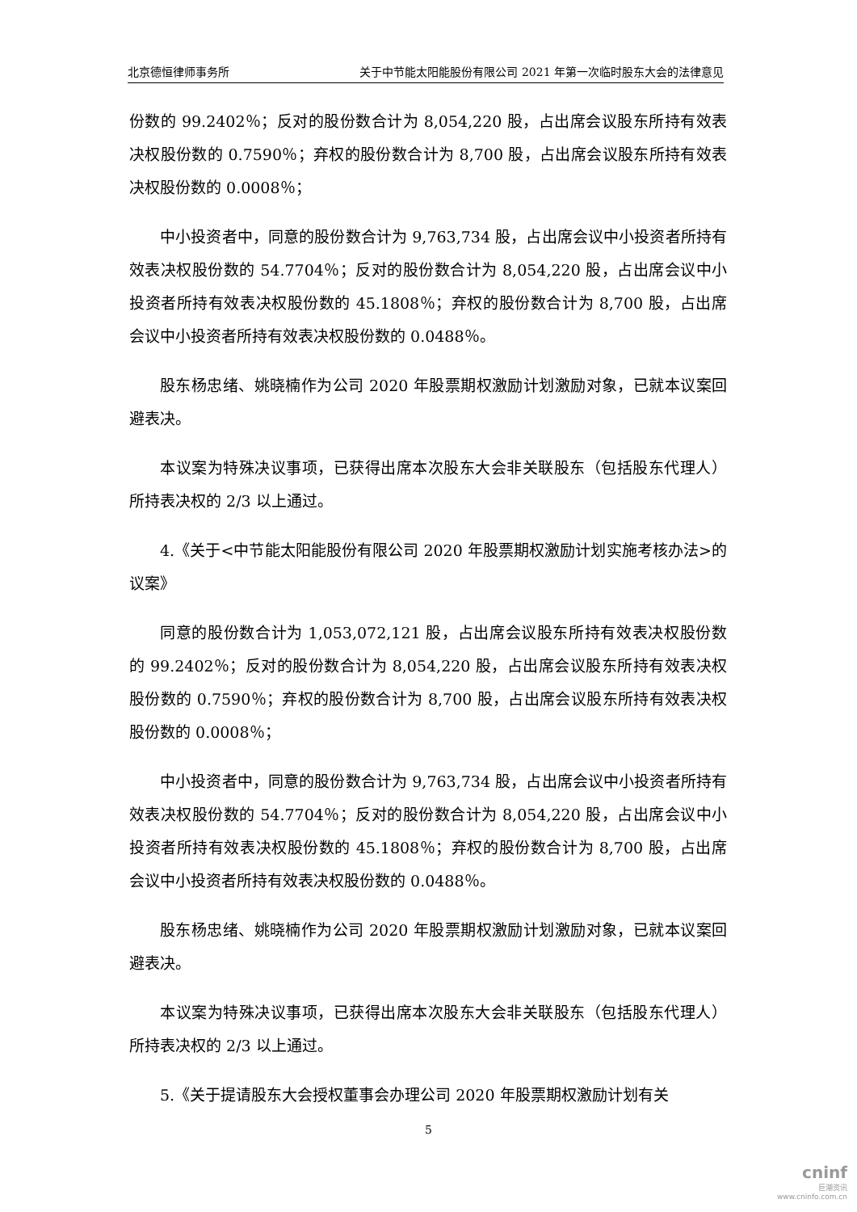北京德恒律师事务所 关于中节能太阳能股份有限公司 2021 年第一次临时股东大会的法律意见
份数的 99.2402％；反对的股份数合计为 8,054,220 股，占出席会议股东所持有效表决权股份数的 0.7590％；弃权的股份数合计为 8,700 股，占出席会议股东所持有效表决权股份数的 0.0008％；
中小投资者中，同意的股份数合计为 9,763,734 股，占出席会议中小投资者所持有效表决权股份数的 54.7704％；反对的股份数合计为 8,054,220 股，占出席会议中小投资者所持有效表决权股份数的 45.1808％；弃权的股份数合计为 8,700 股，占出席会议中小投资者所持有效表决权股份数的 0.0488％。
股东杨忠绪、姚晓楠作为公司 2020 年股票期权激励计划激励对象，已就本议案回避表决。
本议案为特殊决议事项，已获得出席本次股东大会非关联股东（包括股东代理人）所持表决权的 2/3 以上通过。
4.《关于<中节能太阳能股份有限公司 2020 年股票期权激励计划实施考核办法>的议案》
同意的股份数合计为 1,053,072,121 股，占出席会议股东所持有效表决权股份数的 99.2402％；反对的股份数合计为 8,054,220 股，占出席会议股东所持有效表决权股份数的 0.7590％；弃权的股份数合计为 8,700 股，占出席会议股东所持有效表决权股份数的 0.0008％；
中小投资者中，同意的股份数合计为 9,763,734 股，占出席会议中小投资者所持有效表决权股份数的 54.7704％；反对的股份数合计为 8,054,220 股，占出席会议中小投资者所持有效表决权股份数的 45.1808％；弃权的股份数合计为 8,700 股，占出席会议中小投资者所持有效表决权股份数的 0.0488％。
股东杨忠绪、姚晓楠作为公司 2020 年股票期权激励计划激励对象，已就本议案回避表决。
本议案为特殊决议事项，已获得出席本次股东大会非关联股东（包括股东代理人）所持表决权的 2/3 以上通过。
5.《关于提请股东大会授权董事会办理公司 2020 年股票期权激励计划有关
5
cninf
巨潮资讯
www.cninfo.com.cn